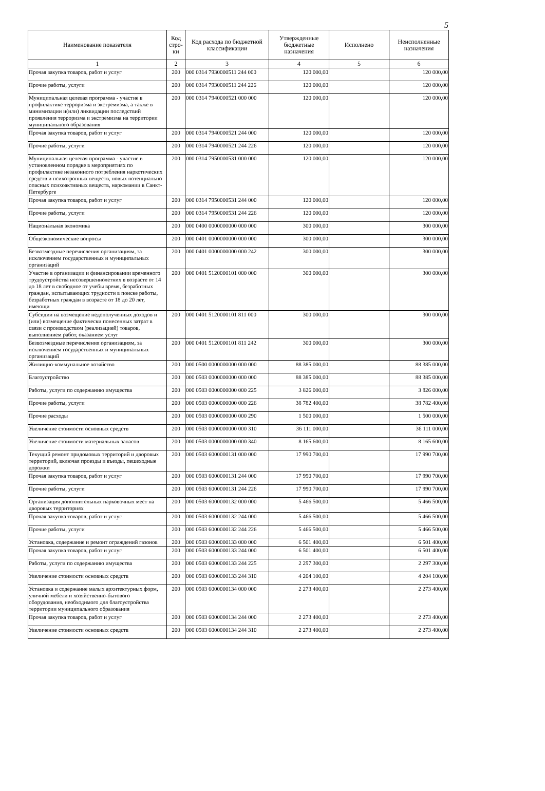5
| Наименование показателя | Код стро-ки | Код расхода по бюджетной классификации | Утвержденные бюджетные назначения | Исполнено | Неисполненные назначения |
| --- | --- | --- | --- | --- | --- |
| 1 | 2 | 3 | 4 | 5 | 6 |
| Прочая закупка товаров, работ и услуг | 200 | 000 0314 7930000511 244 000 | 120 000,00 | | 120 000,00 |
| Прочие работы, услуги | 200 | 000 0314 7930000511 244 226 | 120 000,00 | | 120 000,00 |
| Муниципальная целевая программа - участие в профилактике терроризма и экстремизма, а также в минимизации и(или) ликвидации последствий проявления терроризма и экстремизма на территории муниципального образования | 200 | 000 0314 7940000521 000 000 | 120 000,00 | | 120 000,00 |
| Прочая закупка товаров, работ и услуг | 200 | 000 0314 7940000521 244 000 | 120 000,00 | | 120 000,00 |
| Прочие работы, услуги | 200 | 000 0314 7940000521 244 226 | 120 000,00 | | 120 000,00 |
| Муниципальная целевая программа - участие в установленном порядке в мероприятиях по профилактике незаконного потребления наркотических средств и психотропных веществ, новых потенциально опасных психоактивных веществ, наркомании в Санкт-Петербурге | 200 | 000 0314 7950000531 000 000 | 120 000,00 | | 120 000,00 |
| Прочая закупка товаров, работ и услуг | 200 | 000 0314 7950000531 244 000 | 120 000,00 | | 120 000,00 |
| Прочие работы, услуги | 200 | 000 0314 7950000531 244 226 | 120 000,00 | | 120 000,00 |
| Национальная экономика | 200 | 000 0400 0000000000 000 000 | 300 000,00 | | 300 000,00 |
| Общеэкономические вопросы | 200 | 000 0401 0000000000 000 000 | 300 000,00 | | 300 000,00 |
| Безвозмездные перечисления организациям, за исключением государственных и муниципальных организаций | 200 | 000 0401 0000000000 000 242 | 300 000,00 | | 300 000,00 |
| Участие в организации и финансировании временного трудоустройства несовершеннолетних в возрасте от 14 до 18 лет в свободное от учебы время, безработных граждан, испытывающих трудности в поиске работы, безработных граждан в возрасте от 18 до 20 лет, имеющи | 200 | 000 0401 5120000101 000 000 | 300 000,00 | | 300 000,00 |
| Субсидии на возмещение недополученных доходов и (или) возмещение фактически понесенных затрат в связи с производством (реализацией) товаров, выполнением работ, оказанием услуг | 200 | 000 0401 5120000101 811 000 | 300 000,00 | | 300 000,00 |
| Безвозмездные перечисления организациям, за исключением государственных и муниципальных организаций | 200 | 000 0401 5120000101 811 242 | 300 000,00 | | 300 000,00 |
| Жилищно-коммунальное хозяйство | 200 | 000 0500 0000000000 000 000 | 88 385 000,00 | | 88 385 000,00 |
| Благоустройство | 200 | 000 0503 0000000000 000 000 | 88 385 000,00 | | 88 385 000,00 |
| Работы, услуги по содержанию имущества | 200 | 000 0503 0000000000 000 225 | 3 826 000,00 | | 3 826 000,00 |
| Прочие работы, услуги | 200 | 000 0503 0000000000 000 226 | 38 782 400,00 | | 38 782 400,00 |
| Прочие расходы | 200 | 000 0503 0000000000 000 290 | 1 500 000,00 | | 1 500 000,00 |
| Увеличение стоимости основных средств | 200 | 000 0503 0000000000 000 310 | 36 111 000,00 | | 36 111 000,00 |
| Увеличение стоимости материальных запасов | 200 | 000 0503 0000000000 000 340 | 8 165 600,00 | | 8 165 600,00 |
| Текущий ремонт придомовых территорий и дворовых территорий, включая проезды и въезды, пешеходные дорожки | 200 | 000 0503 6000000131 000 000 | 17 990 700,00 | | 17 990 700,00 |
| Прочая закупка товаров, работ и услуг | 200 | 000 0503 6000000131 244 000 | 17 990 700,00 | | 17 990 700,00 |
| Прочие работы, услуги | 200 | 000 0503 6000000131 244 226 | 17 990 700,00 | | 17 990 700,00 |
| Организация дополнительных парковочных мест на дворовых территориях | 200 | 000 0503 6000000132 000 000 | 5 466 500,00 | | 5 466 500,00 |
| Прочая закупка товаров, работ и услуг | 200 | 000 0503 6000000132 244 000 | 5 466 500,00 | | 5 466 500,00 |
| Прочие работы, услуги | 200 | 000 0503 6000000132 244 226 | 5 466 500,00 | | 5 466 500,00 |
| Установка, содержание и ремонт ограждений газонов | 200 | 000 0503 6000000133 000 000 | 6 501 400,00 | | 6 501 400,00 |
| Прочая закупка товаров, работ и услуг | 200 | 000 0503 6000000133 244 000 | 6 501 400,00 | | 6 501 400,00 |
| Работы, услуги по содержанию имущества | 200 | 000 0503 6000000133 244 225 | 2 297 300,00 | | 2 297 300,00 |
| Увеличение стоимости основных средств | 200 | 000 0503 6000000133 244 310 | 4 204 100,00 | | 4 204 100,00 |
| Установка и содержание малых архитектурных форм, уличной мебели и хозяйственно-бытового оборудования, необходимого для благоустройства территории муниципального образования | 200 | 000 0503 6000000134 000 000 | 2 273 400,00 | | 2 273 400,00 |
| Прочая закупка товаров, работ и услуг | 200 | 000 0503 6000000134 244 000 | 2 273 400,00 | | 2 273 400,00 |
| Увеличение стоимости основных средств | 200 | 000 0503 6000000134 244 310 | 2 273 400,00 | | 2 273 400,00 |